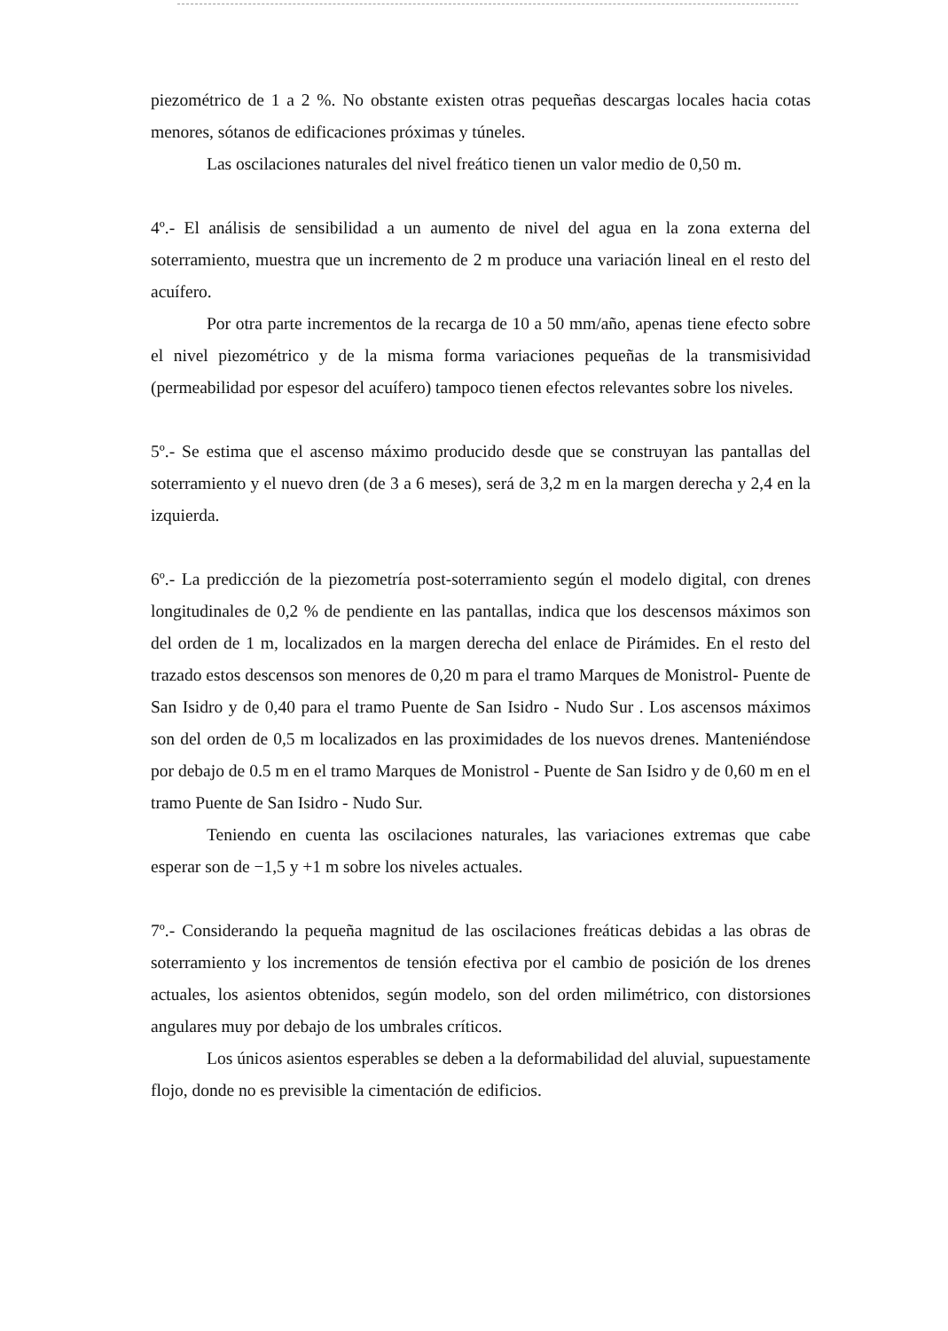piezométrico de 1 a 2 %. No obstante existen otras pequeñas descargas locales hacia cotas menores, sótanos de edificaciones próximas y túneles.
Las oscilaciones naturales del nivel freático tienen un valor medio de 0,50 m.
4º.- El análisis de sensibilidad a un aumento de nivel del agua en la zona externa del soterramiento, muestra que un incremento de 2 m produce una variación lineal en el resto del acuífero.
Por otra parte incrementos de la recarga de 10 a 50 mm/año, apenas tiene efecto sobre el nivel piezométrico y de la misma forma variaciones pequeñas de la transmisividad (permeabilidad por espesor del acuífero) tampoco tienen efectos relevantes sobre los niveles.
5º.- Se estima que el ascenso máximo producido desde que se construyan las pantallas del soterramiento y el nuevo dren (de 3 a 6 meses), será de 3,2 m en la margen derecha y 2,4 en la izquierda.
6º.- La predicción de la piezometría post-soterramiento según el modelo digital, con drenes longitudinales de 0,2 % de pendiente en las pantallas, indica que los descensos máximos son del orden de 1 m, localizados en la margen derecha del enlace de Pirámides. En el resto del trazado estos descensos son menores de 0,20 m para el tramo Marques de Monistrol- Puente de San Isidro y de 0,40 para el tramo Puente de San Isidro - Nudo Sur . Los ascensos máximos son del orden de 0,5 m localizados en las proximidades de los nuevos drenes. Manteniéndose por debajo de 0.5 m en el tramo Marques de Monistrol - Puente de San Isidro y de 0,60 m en el tramo Puente de San Isidro - Nudo Sur.
Teniendo en cuenta las oscilaciones naturales, las variaciones extremas que cabe esperar son de −1,5 y +1 m sobre los niveles actuales.
7º.- Considerando la pequeña magnitud de las oscilaciones freáticas debidas a las obras de soterramiento y los incrementos de tensión efectiva por el cambio de posición de los drenes actuales, los asientos obtenidos, según modelo, son del orden milimétrico, con distorsiones angulares muy por debajo de los umbrales críticos.
Los únicos asientos esperables se deben a la deformabilidad del aluvial, supuestamente flojo, donde no es previsible la cimentación de edificios.